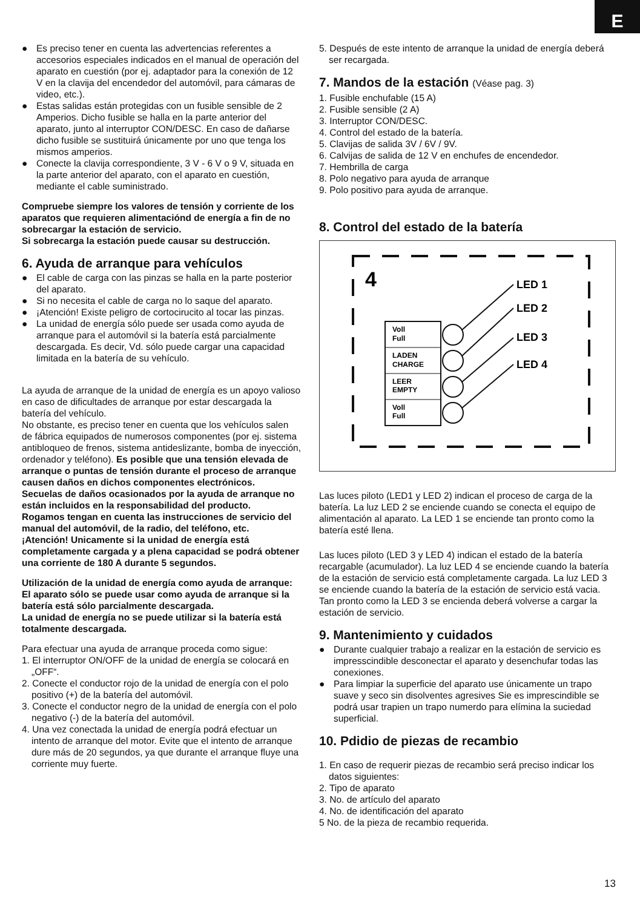E
● Es preciso tener en cuenta las advertencias referentes a accesorios especiales indicados en el manual de operación del aparato en cuestión (por ej. adaptador para la conexión de 12 V en la clavija del encendedor del automóvil, para cámaras de video, etc.).
● Estas salidas están protegidas con un fusible sensible de 2 Amperios. Dicho fusible se halla en la parte anterior del aparato, junto al interruptor CON/DESC. En caso de dañarse dicho fusible se sustituirá únicamente por uno que tenga los mismos amperios.
● Conecte la clavija correspondiente, 3 V - 6 V o 9 V, situada en la parte anterior del aparato, con el aparato en cuestión, mediante el cable suministrado.
Compruebe siempre los valores de tensión y corriente de los aparatos que requieren alimentaciónd de energía a fin de no sobrecargar la estación de servicio.
Si sobrecarga la estación puede causar su destrucción.
6. Ayuda de arranque para vehículos
● El cable de carga con las pinzas se halla en la parte posterior del aparato.
● Si no necesita el cable de carga no lo saque del aparato.
● ¡Atención! Existe peligro de cortocirucito al tocar las pinzas.
● La unidad de energía sólo puede ser usada como ayuda de arranque para el automóvil si la batería está parcialmente descargada. Es decir, Vd. sólo puede cargar una capacidad limitada en la batería de su vehículo.
La ayuda de arranque de la unidad de energía es un apoyo valioso en caso de dificultades de arranque por estar descargada la batería del vehículo.
No obstante, es preciso tener en cuenta que los vehículos salen de fábrica equipados de numerosos componentes (por ej. sistema antibloqueo de frenos, sistema antideslizante, bomba de inyección, ordenador y teléfono). Es posible que una tensión elevada de arranque o puntas de tensión durante el proceso de arranque causen daños en dichos componentes electrónicos.
Secuelas de daños ocasionados por la ayuda de arranque no están incluidos en la responsabilidad del producto.
Rogamos tengan en cuenta las instrucciones de servicio del manual del automóvil, de la radio, del teléfono, etc.
¡Atención! Unicamente si la unidad de energía está completamente cargada y a plena capacidad se podrá obtener una corriente de 180 A durante 5 segundos.
Utilización de la unidad de energía como ayuda de arranque:
El aparato sólo se puede usar como ayuda de arranque si la batería está sólo parcialmente descargada.
La unidad de energía no se puede utilizar si la batería está totalmente descargada.
Para efectuar una ayuda de arranque proceda como sigue:
1. El interruptor ON/OFF de la unidad de energía se colocará en „OFF“.
2. Conecte el conductor rojo de la unidad de energía con el polo positivo (+) de la batería del automóvil.
3. Conecte el conductor negro de la unidad de energía con el polo negativo (-) de la batería del automóvil.
4. Una vez conectada la unidad de energía podrá efectuar un intento de arranque del motor. Evite que el intento de arranque dure más de 20 segundos, ya que durante el arranque fluye una corriente muy fuerte.
5. Después de este intento de arranque la unidad de energía deberá ser recargada.
7. Mandos de la estación (Véase pag. 3)
1. Fusible enchufable (15 A)
2. Fusible sensible (2 A)
3. Interruptor CON/DESC.
4. Control del estado de la batería.
5. Clavijas de salida 3V / 6V / 9V.
6. Calvijas de salida de 12 V en enchufes de encendedor.
7. Hembrilla de carga
8. Polo negativo para ayuda de arranque
9. Polo positivo para ayuda de arranque.
8. Control del estado de la batería
4
LED 1
LED 2
LED 3
LED 4
Voll
Full
LADEN
CHARGE
LEER
EMPTY
Voll
Full
Las luces piloto (LED1 y LED 2) indican el proceso de carga de la batería. La luz LED 2 se enciende cuando se conecta el equipo de alimentación al aparato. La LED 1 se enciende tan pronto como la batería esté llena.
Las luces piloto (LED 3 y LED 4) indican el estado de la batería recargable (acumulador). La luz LED 4 se enciende cuando la batería de la estación de servicio está completamente cargada. La luz LED 3 se enciende cuando la batería de la estación de servicio está vacia. Tan pronto como la LED 3 se encienda deberá volverse a cargar la estación de servicio.
9. Mantenimiento y cuidados
● Durante cualquier trabajo a realizar en la estación de servicio es impresscindible desconectar el aparato y desenchufar todas las conexiones.
● Para limpiar la superficie del aparato use únicamente un trapo suave y seco sin disolventes agresives Sie es imprescindible se podrá usar trapien un trapo numerdo para elímina la suciedad superficial.
10. Pdidio de piezas de recambio
1. En caso de requerir piezas de recambio será preciso indicar los datos siguientes:
2. Tipo de aparato
3. No. de artículo del aparato
4. No. de identificación del aparato
5 No. de la pieza de recambio requerida.
13